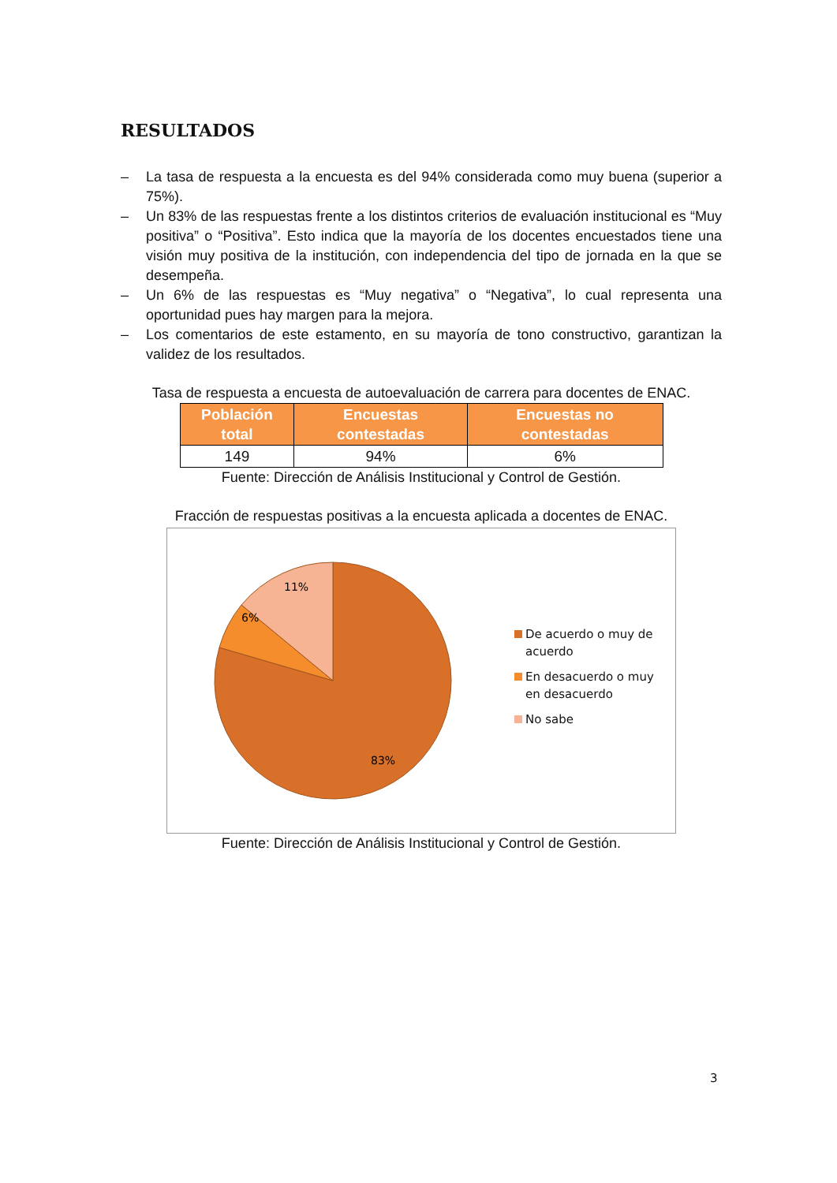RESULTADOS
– La tasa de respuesta a la encuesta es del 94% considerada como muy buena (superior a 75%).
– Un 83% de las respuestas frente a los distintos criterios de evaluación institucional es “Muy positiva” o “Positiva”. Esto indica que la mayoría de los docentes encuestados tiene una visión muy positiva de la institución, con independencia del tipo de jornada en la que se desempeña.
– Un 6% de las respuestas es “Muy negativa” o “Negativa”, lo cual representa una oportunidad pues hay margen para la mejora.
– Los comentarios de este estamento, en su mayoría de tono constructivo, garantizan la validez de los resultados.
Tasa de respuesta a encuesta de autoevaluación de carrera para docentes de ENAC.
| Población total | Encuestas contestadas | Encuestas no contestadas |
| --- | --- | --- |
| 149 | 94% | 6% |
Fuente: Dirección de Análisis Institucional y Control de Gestión.
Fracción de respuestas positivas a la encuesta aplicada a docentes de ENAC.
11%
6%
83%
De acuerdo o muy de acuerdo
En desacuerdo o muy en desacuerdo
No sabe
Fuente: Dirección de Análisis Institucional y Control de Gestión.
3